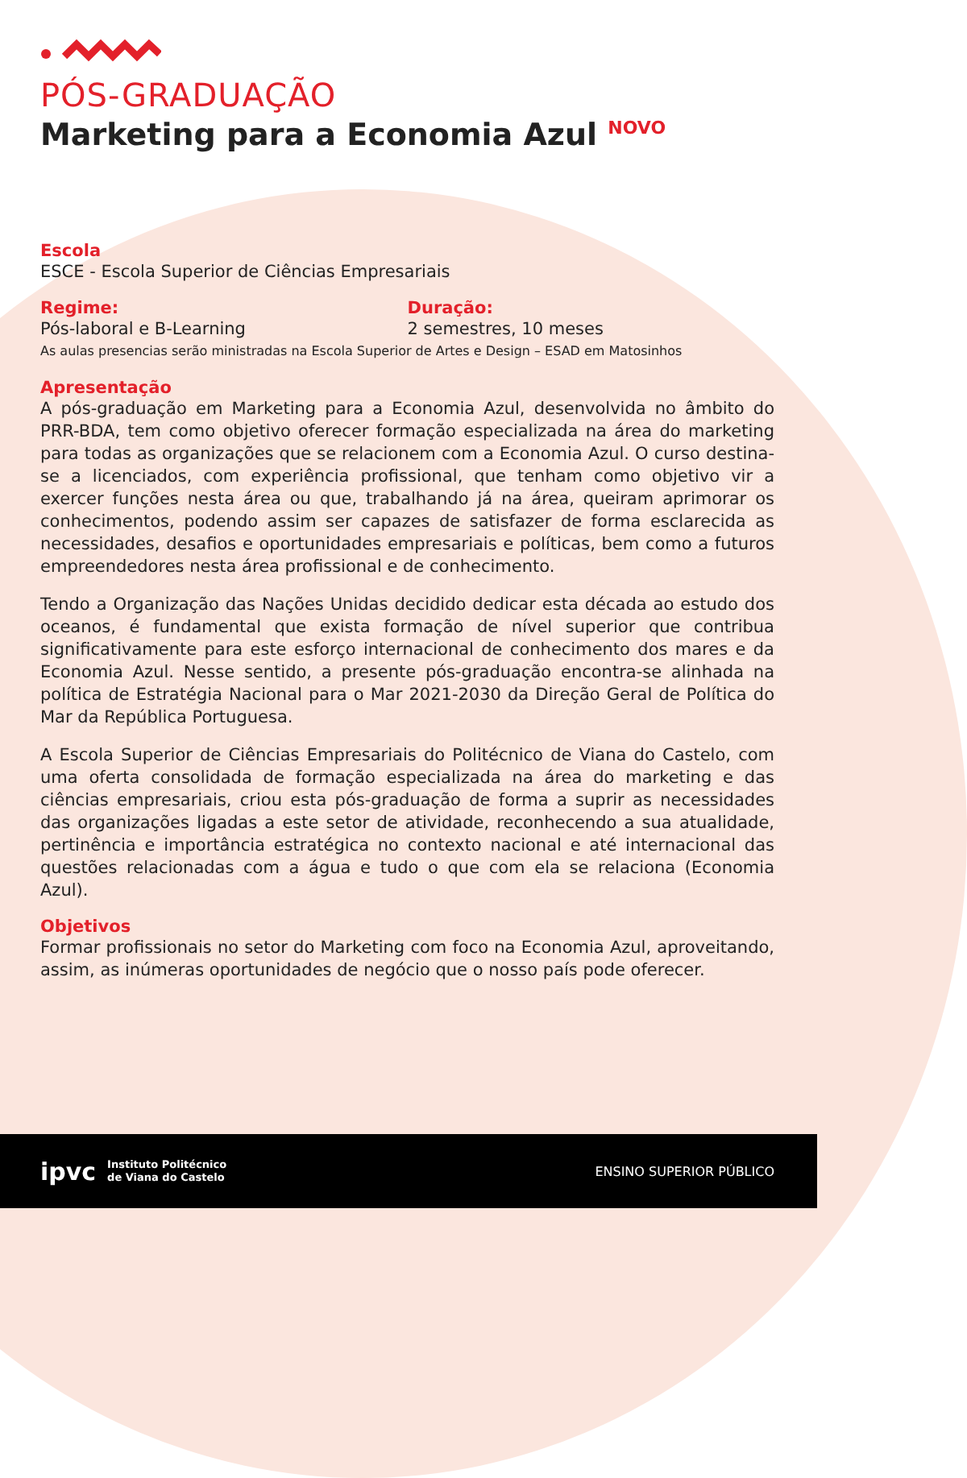PÓS-GRADUAÇÃO
Marketing para a Economia Azul <sup>NOVO</sup>
Escola
ESCE - Escola Superior de Ciências Empresariais
Regime:
Pós-laboral e B-Learning
Duração:
2 semestres, 10 meses
As aulas presencias serão ministradas na Escola Superior de Artes e Design – ESAD em Matosinhos
Apresentação
A pós-graduação em Marketing para a Economia Azul, desenvolvida no âmbito do PRR-BDA, tem como objetivo oferecer formação especializada na área do marketing para todas as organizações que se relacionem com a Economia Azul. O curso destina-se a licenciados, com experiência profissional, que tenham como objetivo vir a exercer funções nesta área ou que, trabalhando já na área, queiram aprimorar os conhecimentos, podendo assim ser capazes de satisfazer de forma esclarecida as necessidades, desafios e oportunidades empresariais e políticas, bem como a futuros empreendedores nesta área profissional e de conhecimento.
Tendo a Organização das Nações Unidas decidido dedicar esta década ao estudo dos oceanos, é fundamental que exista formação de nível superior que contribua significativamente para este esforço internacional de conhecimento dos mares e da Economia Azul. Nesse sentido, a presente pós-graduação encontra-se alinhada na política de Estratégia Nacional para o Mar 2021-2030 da Direção Geral de Política do Mar da República Portuguesa.
A Escola Superior de Ciências Empresariais do Politécnico de Viana do Castelo, com uma oferta consolidada de formação especializada na área do marketing e das ciências empresariais, criou esta pós-graduação de forma a suprir as necessidades das organizações ligadas a este setor de atividade, reconhecendo a sua atualidade, pertinência e importância estratégica no contexto nacional e até internacional das questões relacionadas com a água e tudo o que com ela se relaciona (Economia Azul).
Objetivos
Formar profissionais no setor do Marketing com foco na Economia Azul, aproveitando, assim, as inúmeras oportunidades de negócio que o nosso país pode oferecer.
ipvc Instituto Politécnico
de Viana do Castelo
ENSINO SUPERIOR PÚBLICO